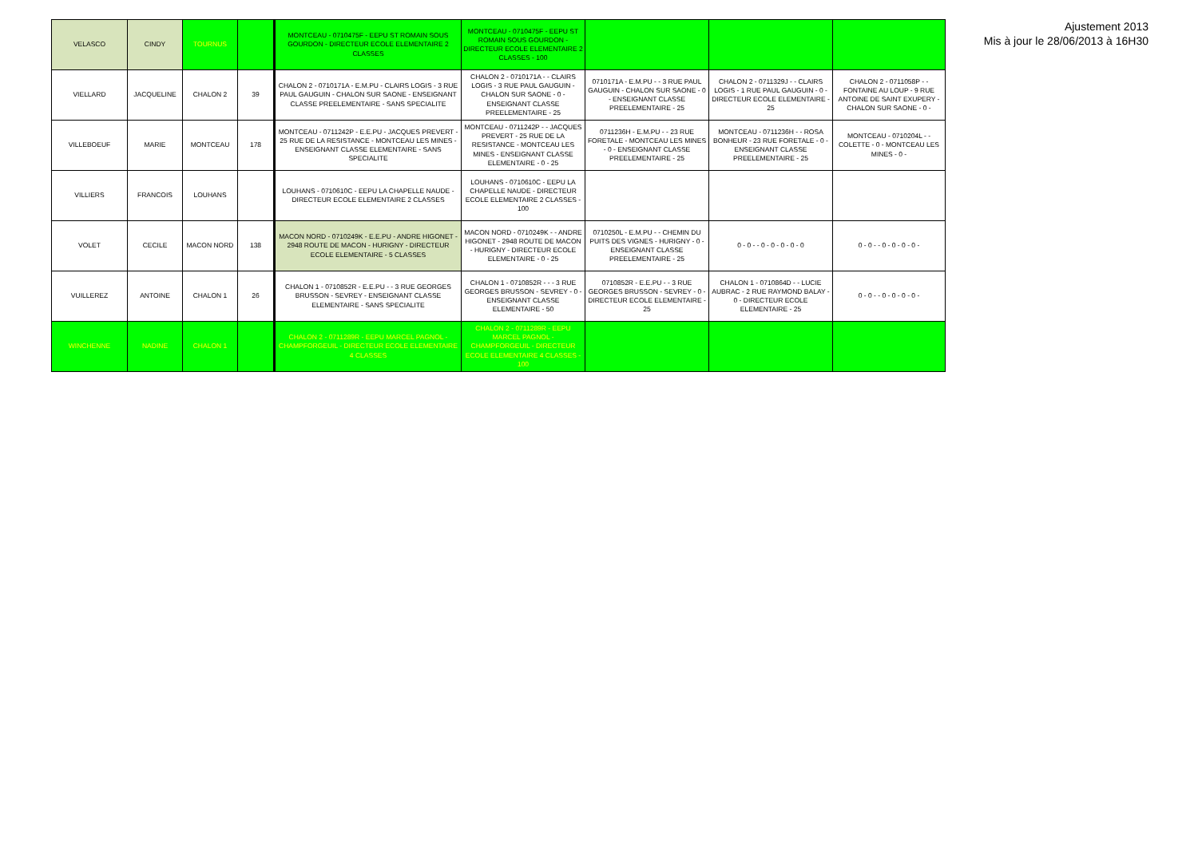| VELASCO | CINDY | TOURNUS | | MONTCEAU - 0710475F - EEPU ST ROMAIN SOUS GOURDON - DIRECTEUR ECOLE ELEMENTAIRE 2 CLASSES | MONTCEAU - 0710475F - EEPU ST ROMAIN SOUS GOURDON - DIRECTEUR ECOLE ELEMENTAIRE 2 CLASSES - 100 | | | |
| VIELLARD | JACQUELINE | CHALON 2 | 39 | CHALON 2 - 0710171A - E.M.PU - CLAIRS LOGIS - 3 RUE PAUL GAUGUIN - CHALON SUR SAONE - ENSEIGNANT CLASSE PREELEMENTAIRE - SANS SPECIALITE | CHALON 2 - 0710171A - - CLAIRS LOGIS - 3 RUE PAUL GAUGUIN - CHALON SUR SAONE - 0 - ENSEIGNANT CLASSE PREELEMENTAIRE - 25 | 0710171A - E.M.PU - - 3 RUE PAUL GAUGUIN - CHALON SUR SAONE - 0 - ENSEIGNANT CLASSE PREELEMENTAIRE - 25 | CHALON 2 - 0711329J - - CLAIRS LOGIS - 1 RUE PAUL GAUGUIN - 0 - DIRECTEUR ECOLE ELEMENTAIRE - 25 | CHALON 2 - 0711058P - - FONTAINE AU LOUP - 9 RUE ANTOINE DE SAINT EXUPERY - CHALON SUR SAONE - 0 - |
| VILLEBOEUF | MARIE | MONTCEAU | 178 | MONTCEAU - 0711242P - E.E.PU - JACQUES PREVERT - 25 RUE DE LA RESISTANCE - MONTCEAU LES MINES - ENSEIGNANT CLASSE ELEMENTAIRE - SANS SPECIALITE | MONTCEAU - 0711242P - - JACQUES PREVERT - 25 RUE DE LA RESISTANCE - MONTCEAU LES MINES - ENSEIGNANT CLASSE ELEMENTAIRE - 0 - 25 | 0711236H - E.M.PU - - 23 RUE FORETALE - MONTCEAU LES MINES - 0 - ENSEIGNANT CLASSE PREELEMENTAIRE - 25 | MONTCEAU - 0711236H - - ROSA BONHEUR - 23 RUE FORETALE - 0 - ENSEIGNANT CLASSE PREELEMENTAIRE - 25 | MONTCEAU - 0710204L - - COLETTE - 0 - MONTCEAU LES MINES - 0 - |
| VILLIERS | FRANCOIS | LOUHANS | | LOUHANS - 0710610C - EEPU LA CHAPELLE NAUDE - DIRECTEUR ECOLE ELEMENTAIRE 2 CLASSES | LOUHANS - 0710610C - EEPU LA CHAPELLE NAUDE - DIRECTEUR ECOLE ELEMENTAIRE 2 CLASSES - 100 | | | |
| VOLET | CECILE | MACON NORD | 138 | MACON NORD - 0710249K - E.E.PU - ANDRE HIGONET - 2948 ROUTE DE MACON - HURIGNY - DIRECTEUR ECOLE ELEMENTAIRE - 5 CLASSES | MACON NORD - 0710249K - - ANDRE HIGONET - 2948 ROUTE DE MACON - HURIGNY - DIRECTEUR ECOLE ELEMENTAIRE - 0 - 25 | 0710250L - E.M.PU - - CHEMIN DU PUITS DES VIGNES - HURIGNY - 0 - ENSEIGNANT CLASSE PREELEMENTAIRE - 25 | 0 - 0 - - 0 - 0 - 0 - 0 - 0 | 0 - 0 - - 0 - 0 - 0 - 0 - |
| VUILLEREZ | ANTOINE | CHALON 1 | 26 | CHALON 1 - 0710852R - E.E.PU - - 3 RUE GEORGES BRUSSON - SEVREY - ENSEIGNANT CLASSE ELEMENTAIRE - SANS SPECIALITE | CHALON 1 - 0710852R - - - 3 RUE GEORGES BRUSSON - SEVREY - 0 - ENSEIGNANT CLASSE ELEMENTAIRE - 50 | 0710852R - E.E.PU - - 3 RUE GEORGES BRUSSON - SEVREY - 0 - DIRECTEUR ECOLE ELEMENTAIRE - 25 | CHALON 1 - 0710864D - - LUCIE AUBRAC - 2 RUE RAYMOND BALAY - 0 - DIRECTEUR ECOLE ELEMENTAIRE - 25 | 0 - 0 - - 0 - 0 - 0 - 0 - |
| WINCHENNE | NADINE | CHALON 1 | | CHALON 2 - 0711289R - EEPU MARCEL PAGNOL - CHAMPFORGEUIL - DIRECTEUR ECOLE ELEMENTAIRE 4 CLASSES | CHALON 2 - 0711289R - EEPU MARCEL PAGNOL - CHAMPFORGEUIL - DIRECTEUR ECOLE ELEMENTAIRE 4 CLASSES - 100 | | | |
Ajustement 2013
Mis à jour le 28/06/2013 à 16H30